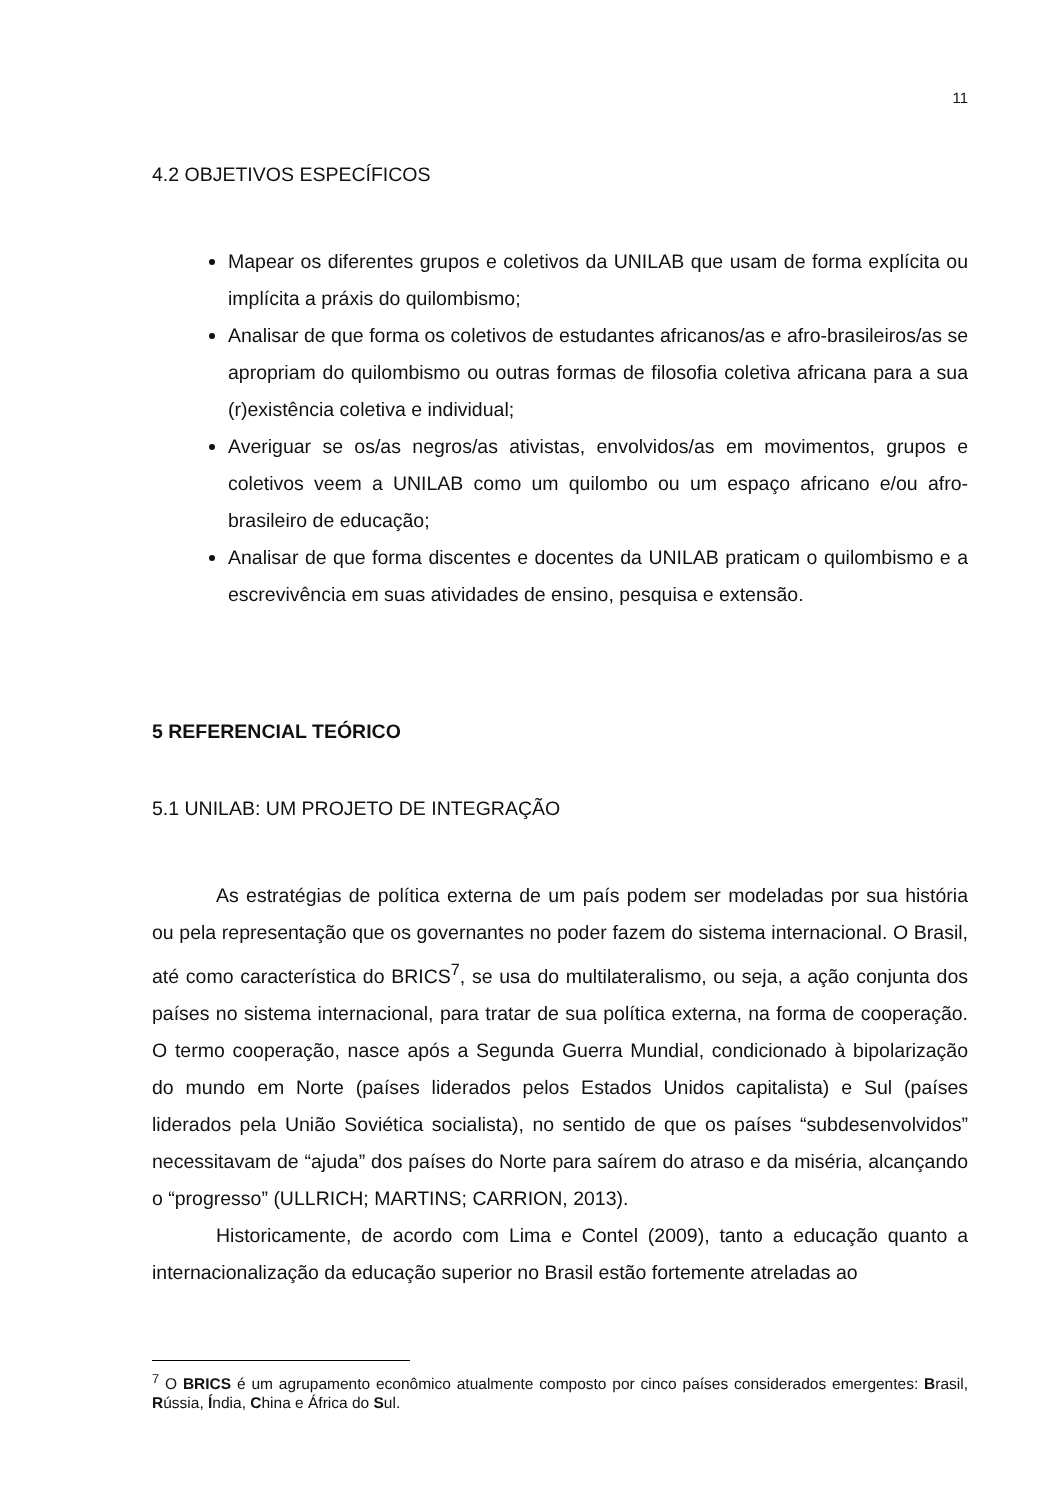11
4.2 OBJETIVOS ESPECÍFICOS
Mapear os diferentes grupos e coletivos da UNILAB que usam de forma explícita ou implícita a práxis do quilombismo;
Analisar de que forma os coletivos de estudantes africanos/as e afro-brasileiros/as se apropriam do quilombismo ou outras formas de filosofia coletiva africana para a sua (r)existência coletiva e individual;
Averiguar se os/as negros/as ativistas, envolvidos/as em movimentos, grupos e coletivos veem a UNILAB como um quilombo ou um espaço africano e/ou afro-brasileiro de educação;
Analisar de que forma discentes e docentes da UNILAB praticam o quilombismo e a escrevivência em suas atividades de ensino, pesquisa e extensão.
5 REFERENCIAL TEÓRICO
5.1 UNILAB: UM PROJETO DE INTEGRAÇÃO
As estratégias de política externa de um país podem ser modeladas por sua história ou pela representação que os governantes no poder fazem do sistema internacional. O Brasil, até como característica do BRICS<sup>7</sup>, se usa do multilateralismo, ou seja, a ação conjunta dos países no sistema internacional, para tratar de sua política externa, na forma de cooperação. O termo cooperação, nasce após a Segunda Guerra Mundial, condicionado à bipolarização do mundo em Norte (países liderados pelos Estados Unidos capitalista) e Sul (países liderados pela União Soviética socialista), no sentido de que os países “subdesenvolvidos” necessitavam de “ajuda” dos países do Norte para saírem do atraso e da miséria, alcançando o “progresso” (ULLRICH; MARTINS; CARRION, 2013).
Historicamente, de acordo com Lima e Contel (2009), tanto a educação quanto a internacionalização da educação superior no Brasil estão fortemente atreladas ao
<sup>7</sup> O BRICS é um agrupamento econômico atualmente composto por cinco países considerados emergentes: Brasil, Rússia, Índia, China e África do Sul.